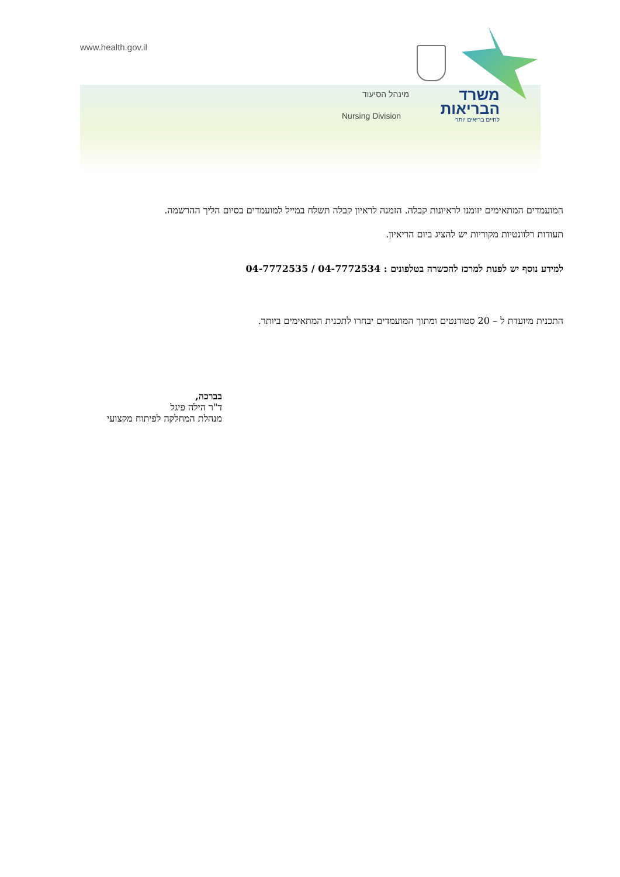www.health.gov.il
מינהל הסיעוד
Nursing Division
משרד
הבריאות
לחיים בריאים יותר
המועמדים המתאימים יזומנו לראיונות קבלה. הזמנה לראיון קבלה תשלח במייל למועמדים בסיום הליך ההרשמה.
תעודות רלוונטיות מקוריות יש להציג ביום הריאיון.
למידע נוסף יש לפנות למרכז להכשרה בטלפונים : 04-7772534 / 04-7772535
התכנית מיועדת ל – 20 סטודנטים ומתוך המועמדים יבחרו לתכנית המתאימים ביותר.
בברכה,
ד"ר הילה פיגל
מנהלת המחלקה לפיתוח מקצועי